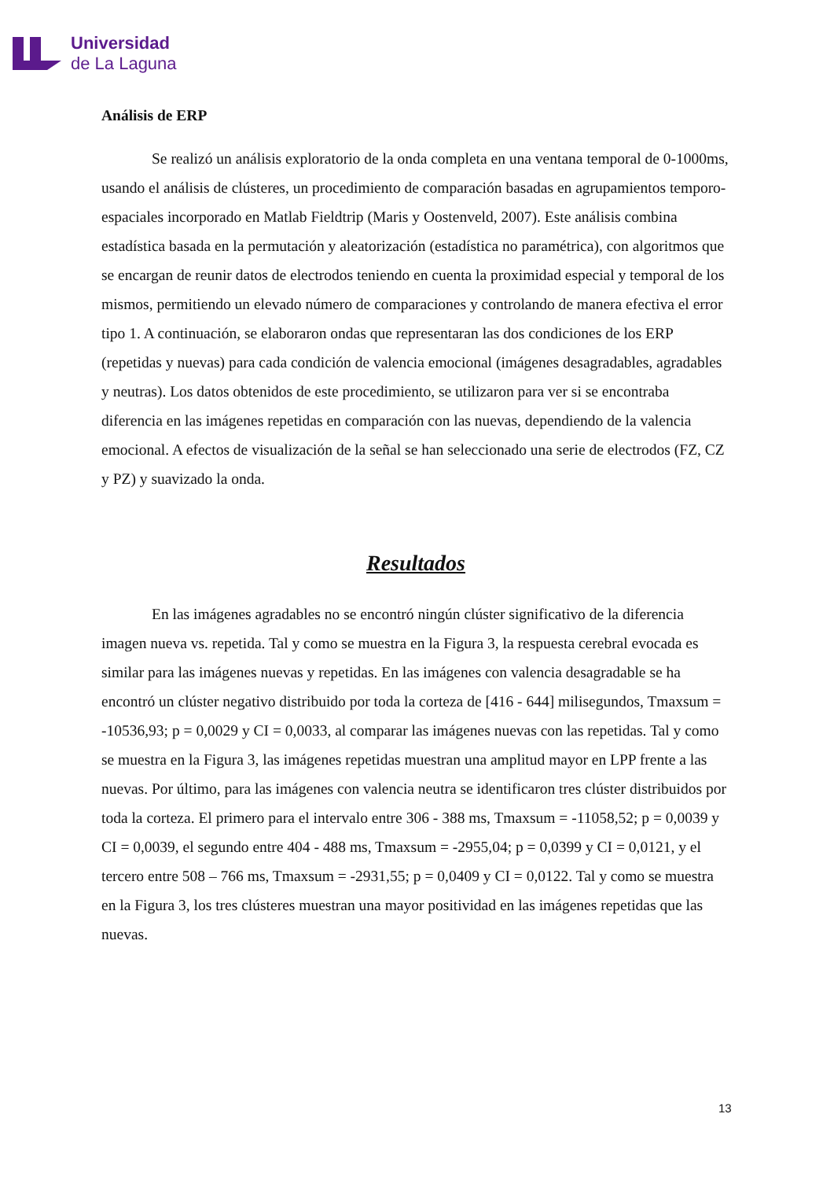Universidad
de La Laguna
Análisis de ERP
Se realizó un análisis exploratorio de la onda completa en una ventana temporal de 0-1000ms, usando el análisis de clústeres, un procedimiento de comparación basadas en agrupamientos temporo-espaciales incorporado en Matlab Fieldtrip (Maris y Oostenveld, 2007). Este análisis combina estadística basada en la permutación y aleatorización (estadística no paramétrica), con algoritmos que se encargan de reunir datos de electrodos teniendo en cuenta la proximidad especial y temporal de los mismos, permitiendo un elevado número de comparaciones y controlando de manera efectiva el error tipo 1. A continuación, se elaboraron ondas que representaran las dos condiciones de los ERP (repetidas y nuevas) para cada condición de valencia emocional (imágenes desagradables, agradables y neutras). Los datos obtenidos de este procedimiento, se utilizaron para ver si se encontraba diferencia en las imágenes repetidas en comparación con las nuevas, dependiendo de la valencia emocional. A efectos de visualización de la señal se han seleccionado una serie de electrodos (FZ, CZ y PZ) y suavizado la onda.
Resultados
En las imágenes agradables no se encontró ningún clúster significativo de la diferencia imagen nueva vs. repetida. Tal y como se muestra en la Figura 3, la respuesta cerebral evocada es similar para las imágenes nuevas y repetidas. En las imágenes con valencia desagradable se ha encontró un clúster negativo distribuido por toda la corteza de [416 - 644] milisegundos, Tmaxsum = -10536,93; p = 0,0029 y CI = 0,0033, al comparar las imágenes nuevas con las repetidas. Tal y como se muestra en la Figura 3, las imágenes repetidas muestran una amplitud mayor en LPP frente a las nuevas. Por último, para las imágenes con valencia neutra se identificaron tres clúster distribuidos por toda la corteza. El primero para el intervalo entre 306 - 388 ms, Tmaxsum = -11058,52; p = 0,0039 y CI = 0,0039, el segundo entre 404 - 488 ms, Tmaxsum = -2955,04; p = 0,0399 y CI = 0,0121, y el tercero entre 508 – 766 ms, Tmaxsum = -2931,55; p = 0,0409 y CI = 0,0122. Tal y como se muestra en la Figura 3, los tres clústeres muestran una mayor positividad en las imágenes repetidas que las nuevas.
13